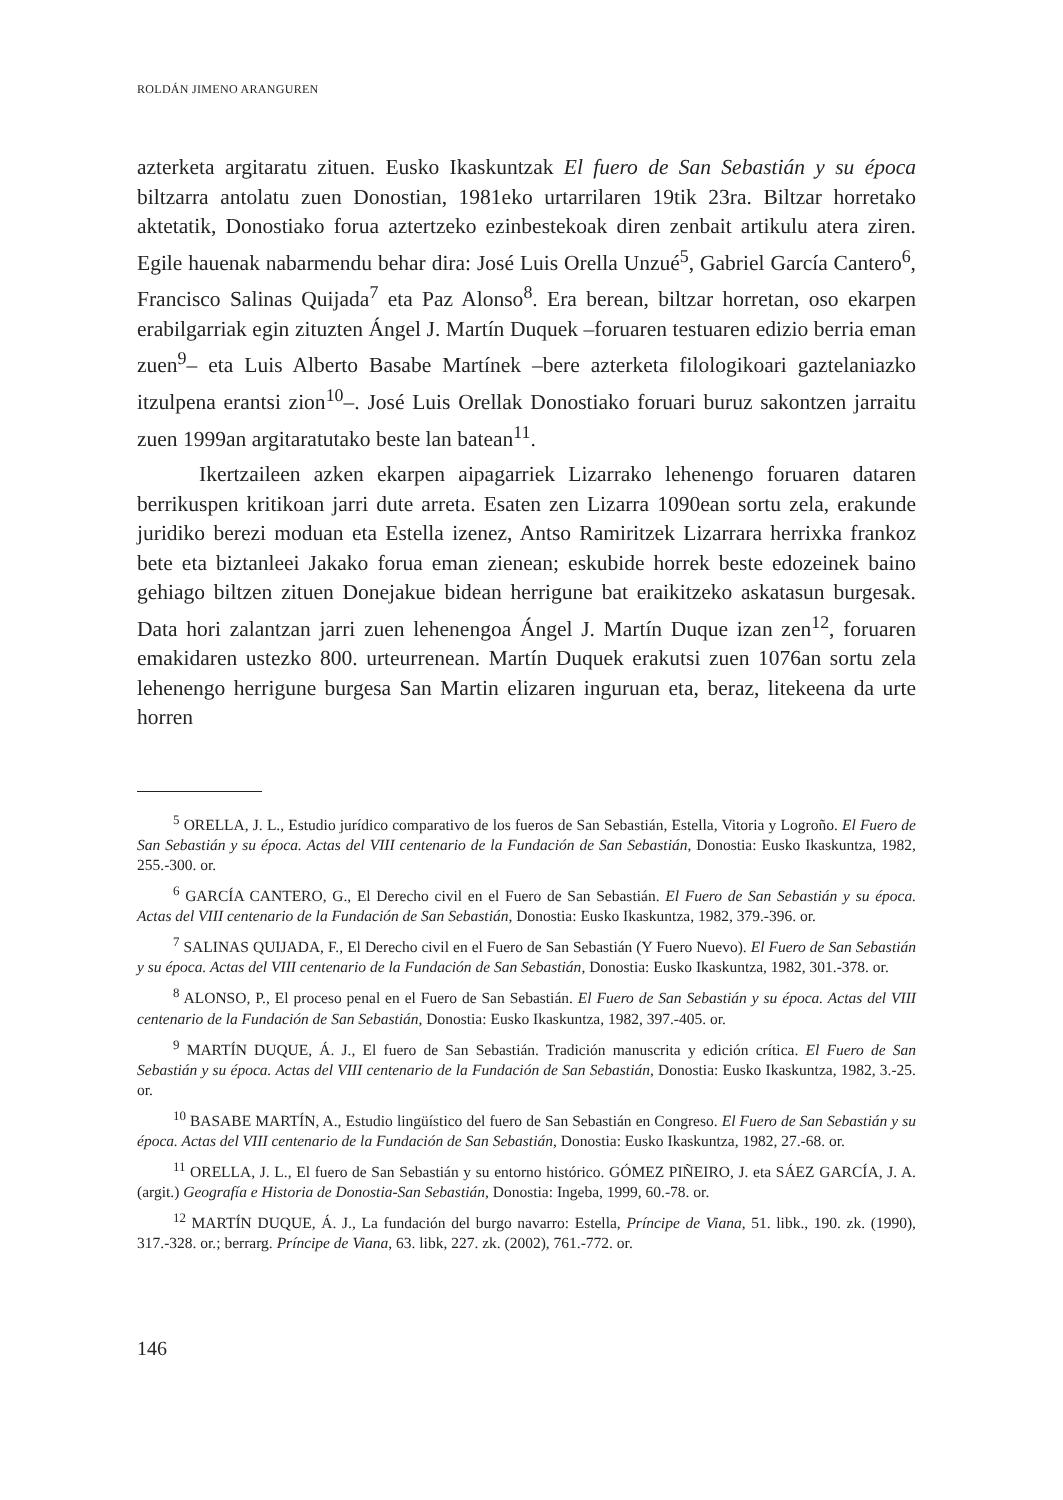ROLDÁN JIMENO ARANGUREN
azterketa argitaratu zituen. Eusko Ikaskuntzak El fuero de San Sebastián y su época biltzarra antolatu zuen Donostian, 1981eko urtarrilaren 19tik 23ra. Biltzar horretako aktetatik, Donostiako forua aztertzeko ezinbestekoak diren zenbait artikulu atera ziren. Egile hauenak nabarmendu behar dira: José Luis Orella Unzué<sup>5</sup>, Gabriel García Cantero<sup>6</sup>, Francisco Salinas Quijada<sup>7</sup> eta Paz Alonso<sup>8</sup>. Era berean, biltzar horretan, oso ekarpen erabilgarriak egin zituzten Ángel J. Martín Duquek –foruaren testuaren edizio berria eman zuen<sup>9</sup>– eta Luis Alberto Basabe Martínek –bere azterketa filologikoari gaztelaniazko itzulpena erantsi zion<sup>10</sup>–. José Luis Orellak Donostiako foruari buruz sakontzen jarraitu zuen 1999an argitaratutako beste lan batean<sup>11</sup>.
Ikertzaileen azken ekarpen aipagarriek Lizarrako lehenengo foruaren dataren berrikuspen kritikoan jarri dute arreta. Esaten zen Lizarra 1090ean sortu zela, erakunde juridiko berezi moduan eta Estella izenez, Antso Ramiritzek Lizarrara herrixka frankoz bete eta biztanleei Jakako forua eman zienean; eskubide horrek beste edozeinek baino gehiago biltzen zituen Donejakue bidean herrigune bat eraikitzeko askatasun burgesak. Data hori zalantzan jarri zuen lehenengoa Ángel J. Martín Duque izan zen<sup>12</sup>, foruaren emakidaren ustezko 800. urteurrenean. Martín Duquek erakutsi zuen 1076an sortu zela lehenengo herrigune burgesa San Martin elizaren inguruan eta, beraz, litekeena da urte horren
<sup>5</sup> ORELLA, J. L., Estudio jurídico comparativo de los fueros de San Sebastián, Estella, Vitoria y Logroño. El Fuero de San Sebastián y su época. Actas del VIII centenario de la Fundación de San Sebastián, Donostia: Eusko Ikaskuntza, 1982, 255.-300. or.
<sup>6</sup> GARCÍA CANTERO, G., El Derecho civil en el Fuero de San Sebastián. El Fuero de San Sebastián y su época. Actas del VIII centenario de la Fundación de San Sebastián, Donostia: Eusko Ikaskuntza, 1982, 379.-396. or.
<sup>7</sup> SALINAS QUIJADA, F., El Derecho civil en el Fuero de San Sebastián (Y Fuero Nuevo). El Fuero de San Sebastián y su época. Actas del VIII centenario de la Fundación de San Sebastián, Donostia: Eusko Ikaskuntza, 1982, 301.-378. or.
<sup>8</sup> ALONSO, P., El proceso penal en el Fuero de San Sebastián. El Fuero de San Sebastián y su época. Actas del VIII centenario de la Fundación de San Sebastián, Donostia: Eusko Ikaskuntza, 1982, 397.-405. or.
<sup>9</sup> MARTÍN DUQUE, Á. J., El fuero de San Sebastián. Tradición manuscrita y edición crítica. El Fuero de San Sebastián y su época. Actas del VIII centenario de la Fundación de San Sebastián, Donostia: Eusko Ikaskuntza, 1982, 3.-25. or.
<sup>10</sup> BASABE MARTÍN, A., Estudio lingüístico del fuero de San Sebastián en Congreso. El Fuero de San Sebastián y su época. Actas del VIII centenario de la Fundación de San Sebastián, Donostia: Eusko Ikaskuntza, 1982, 27.-68. or.
<sup>11</sup> ORELLA, J. L., El fuero de San Sebastián y su entorno histórico. GÓMEZ PIÑEIRO, J. eta SÁEZ GARCÍA, J. A. (argit.) Geografía e Historia de Donostia-San Sebastián, Donostia: Ingeba, 1999, 60.-78. or.
<sup>12</sup> MARTÍN DUQUE, Á. J., La fundación del burgo navarro: Estella, Príncipe de Viana, 51. libk., 190. zk. (1990), 317.-328. or.; berrarg. Príncipe de Viana, 63. libk, 227. zk. (2002), 761.-772. or.
146